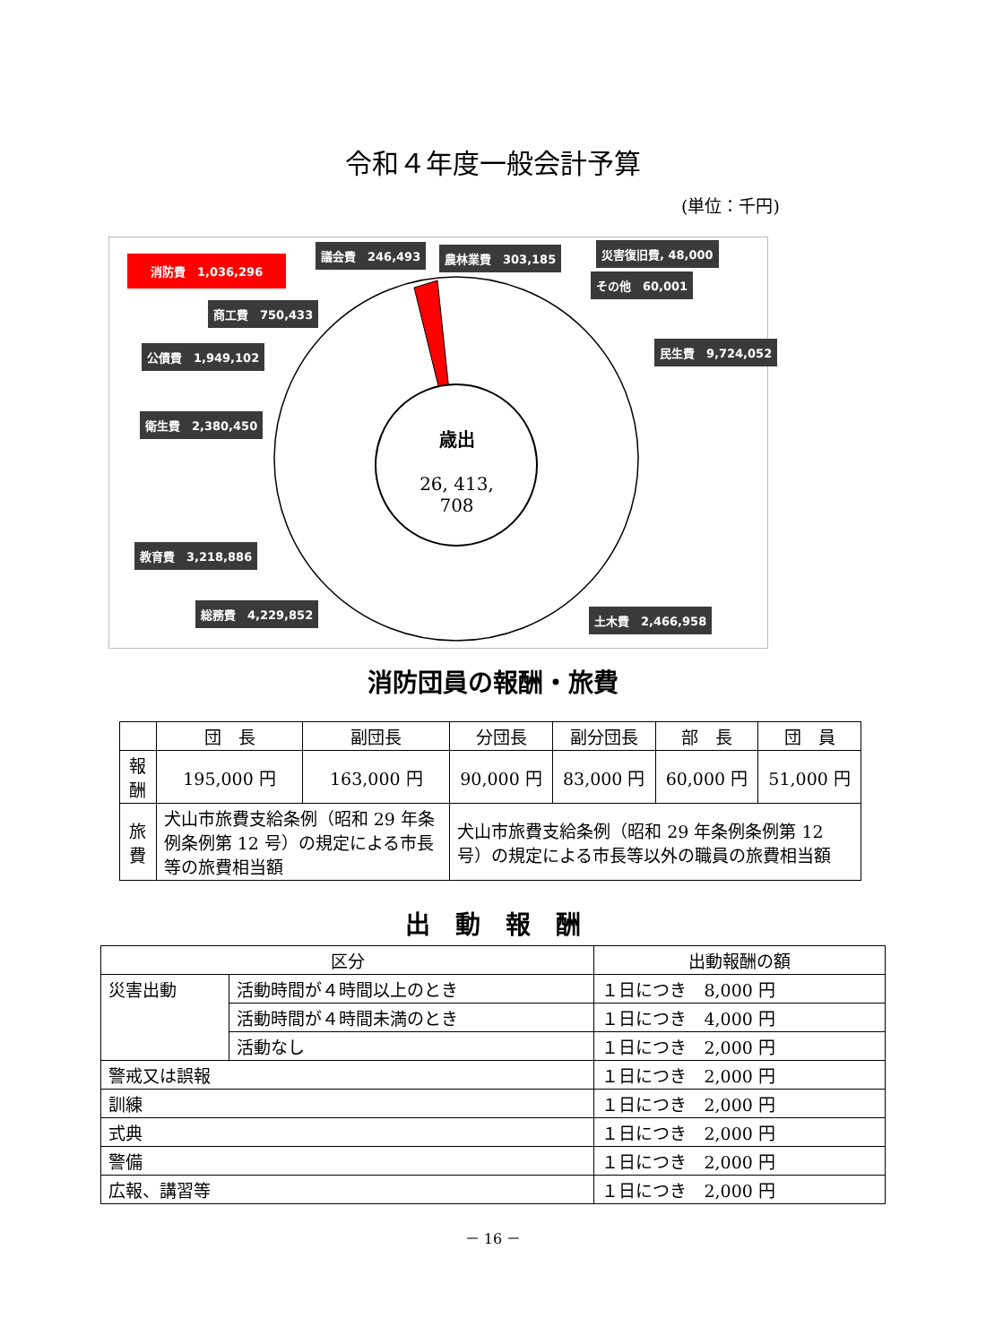令和４年度一般会計予算
(単位：千円)
消防費　1,036,296
議会費　246,493 農林業費　303,185 災害復旧費, 48,000
その他　60,001
商工費　750,433
民生費　9,724,052
公債費　1,949,102
衛生費　2,380,450
歳出
26, 413, 708
教育費　3,218,886
総務費　4,229,852 土木費　2,466,958
消防団員の報酬・旅費
| | 団 長 | 副団長 | 分団長 | 副分団長 | 部 長 | 団 員 |
| 報酬 | 195,000 円 | 163,000 円 | 90,000 円 | 83,000 円 | 60,000 円 | 51,000 円 |
| 旅費 | 犬山市旅費支給条例（昭和 29 年条例条例第 12 号）の規定による市長等の旅費相当額 | | 犬山市旅費支給条例（昭和 29 年条例条例第 12 号）の規定による市長等以外の職員の旅費相当額 | | | |
出　動　報　酬
| 区分 | | 出動報酬の額 |
| 災害出動 | 活動時間が４時間以上のとき | １日につき 8,000 円 |
| | 活動時間が４時間未満のとき | １日につき 4,000 円 |
| | 活動なし | １日につき 2,000 円 |
| 警戒又は誤報 | | １日につき 2,000 円 |
| 訓練 | | １日につき 2,000 円 |
| 式典 | | １日につき 2,000 円 |
| 警備 | | １日につき 2,000 円 |
| 広報、講習等 | | １日につき 2,000 円 |
－ 16 －